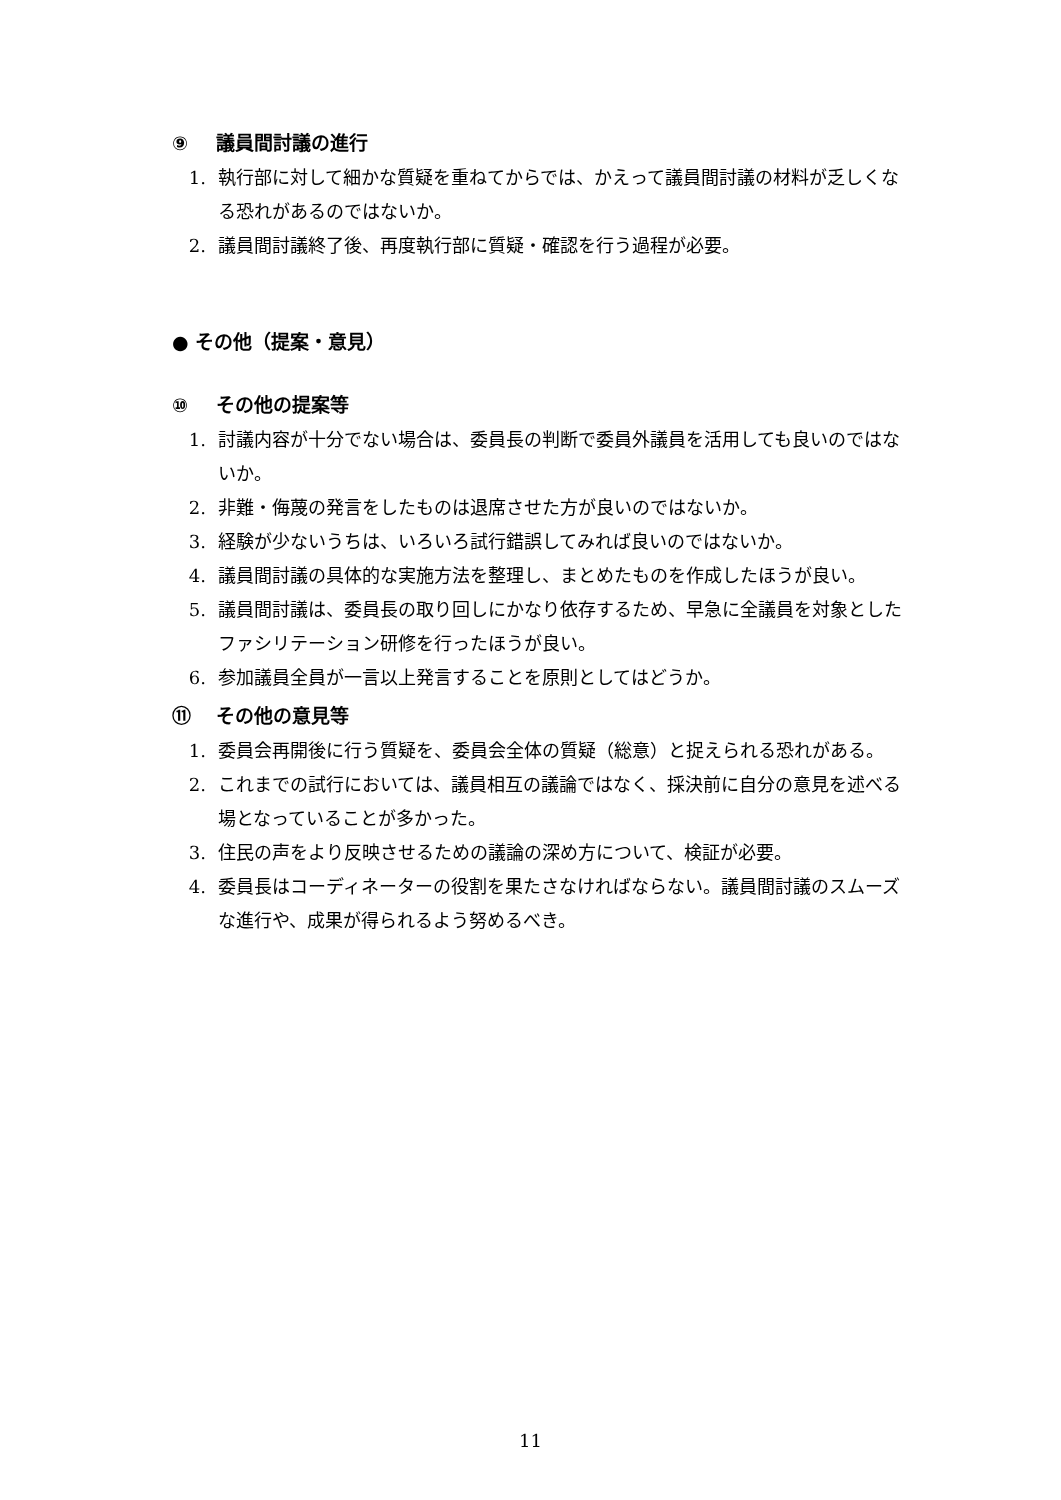⑨ 議員間討議の進行
1. 執行部に対して細かな質疑を重ねてからでは、かえって議員間討議の材料が乏しくなる恐れがあるのではないか。
2. 議員間討議終了後、再度執行部に質疑・確認を行う過程が必要。
● その他（提案・意見）
⑩ その他の提案等
1. 討議内容が十分でない場合は、委員長の判断で委員外議員を活用しても良いのではないか。
2. 非難・侮蔑の発言をしたものは退席させた方が良いのではないか。
3. 経験が少ないうちは、いろいろ試行錯誤してみれば良いのではないか。
4. 議員間討議の具体的な実施方法を整理し、まとめたものを作成したほうが良い。
5. 議員間討議は、委員長の取り回しにかなり依存するため、早急に全議員を対象としたファシリテーション研修を行ったほうが良い。
6. 参加議員全員が一言以上発言することを原則としてはどうか。
⑪ その他の意見等
1. 委員会再開後に行う質疑を、委員会全体の質疑（総意）と捉えられる恐れがある。
2. これまでの試行においては、議員相互の議論ではなく、採決前に自分の意見を述べる場となっていることが多かった。
3. 住民の声をより反映させるための議論の深め方について、検証が必要。
4. 委員長はコーディネーターの役割を果たさなければならない。議員間討議のスムーズな進行や、成果が得られるよう努めるべき。
11